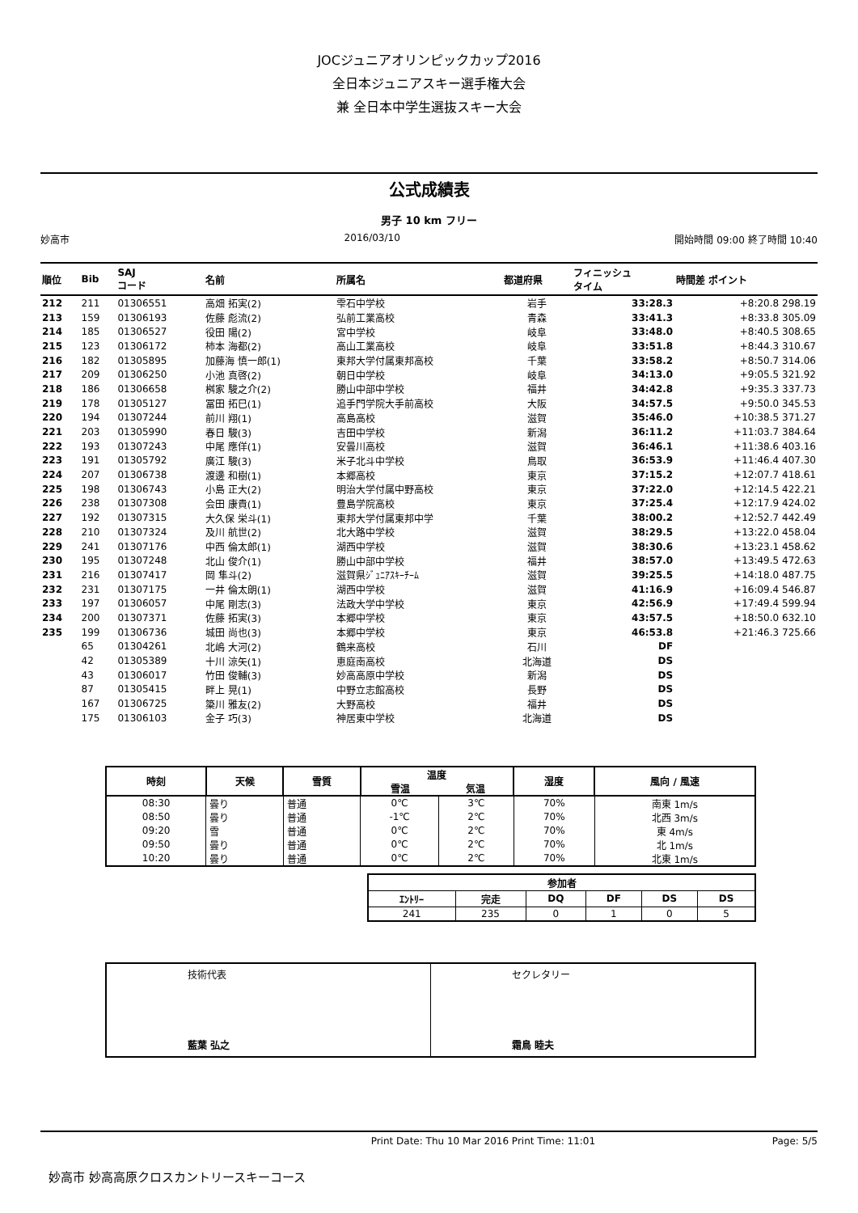JOCジュニアオリンピックカップ2016
全日本ジュニアスキー選手権大会
兼 全日本中学生選抜スキー大会
公式成績表
男子 10 km フリー
妙高市 2016/03/10 開始時間 09:00 終了時間 10:40
| 順位 | Bib | SAJ コード | 名前 | 所属名 | 都道府県 | フィニッシュ タイム | 時間差 ポイント |
| --- | --- | --- | --- | --- | --- | --- | --- |
| 212 | 211 | 01306551 | 高畑 拓実(2) | 雫石中学校 | 岩手 | 33:28.3 | +8:20.8 298.19 |
| 213 | 159 | 01306193 | 佐藤 彪流(2) | 弘前工業高校 | 青森 | 33:41.3 | +8:33.8 305.09 |
| 214 | 185 | 01306527 | 役田 陽(2) | 宮中学校 | 岐阜 | 33:48.0 | +8:40.5 308.65 |
| 215 | 123 | 01306172 | 柿本 海都(2) | 高山工業高校 | 岐阜 | 33:51.8 | +8:44.3 310.67 |
| 216 | 182 | 01305895 | 加藤海 慎一郎(1) | 東邦大学付属東邦高校 | 千葉 | 33:58.2 | +8:50.7 314.06 |
| 217 | 209 | 01306250 | 小池 真啓(2) | 朝日中学校 | 岐阜 | 34:13.0 | +9:05.5 321.92 |
| 218 | 186 | 01306658 | 桝家 駿之介(2) | 勝山中部中学校 | 福井 | 34:42.8 | +9:35.3 337.73 |
| 219 | 178 | 01305127 | 冨田 拓巳(1) | 追手門学院大手前高校 | 大阪 | 34:57.5 | +9:50.0 345.53 |
| 220 | 194 | 01307244 | 前川 翔(1) | 高島高校 | 滋賀 | 35:46.0 | +10:38.5 371.27 |
| 221 | 203 | 01305990 | 春日 駿(3) | 吉田中学校 | 新潟 | 36:11.2 | +11:03.7 384.64 |
| 222 | 193 | 01307243 | 中尾 應佯(1) | 安曇川高校 | 滋賀 | 36:46.1 | +11:38.6 403.16 |
| 223 | 191 | 01305792 | 廣江 駿(3) | 米子北斗中学校 | 鳥取 | 36:53.9 | +11:46.4 407.30 |
| 224 | 207 | 01306738 | 渡邊 和樹(1) | 本郷高校 | 東京 | 37:15.2 | +12:07.7 418.61 |
| 225 | 198 | 01306743 | 小島 正大(2) | 明治大学付属中野高校 | 東京 | 37:22.0 | +12:14.5 422.21 |
| 226 | 238 | 01307308 | 会田 康貴(1) | 豊島学院高校 | 東京 | 37:25.4 | +12:17.9 424.02 |
| 227 | 192 | 01307315 | 大久保 栄斗(1) | 東邦大学付属東邦中学 | 千葉 | 38:00.2 | +12:52.7 442.49 |
| 228 | 210 | 01307324 | 及川 航世(2) | 北大路中学校 | 滋賀 | 38:29.5 | +13:22.0 458.04 |
| 229 | 241 | 01307176 | 中西 倫太郎(1) | 湖西中学校 | 滋賀 | 38:30.6 | +13:23.1 458.62 |
| 230 | 195 | 01307248 | 北山 俊介(1) | 勝山中部中学校 | 福井 | 38:57.0 | +13:49.5 472.63 |
| 231 | 216 | 01307417 | 岡 隼斗(2) | 滋賀県ｼﾞｭﾆｱｽｷｰﾁｰﾑ | 滋賀 | 39:25.5 | +14:18.0 487.75 |
| 232 | 231 | 01307175 | 一井 倫太朗(1) | 湖西中学校 | 滋賀 | 41:16.9 | +16:09.4 546.87 |
| 233 | 197 | 01306057 | 中尾 剛志(3) | 法政大学中学校 | 東京 | 42:56.9 | +17:49.4 599.94 |
| 234 | 200 | 01307371 | 佐藤 拓実(3) | 本郷中学校 | 東京 | 43:57.5 | +18:50.0 632.10 |
| 235 | 199 | 01306736 | 城田 尚也(3) | 本郷中学校 | 東京 | 46:53.8 | +21:46.3 725.66 |
| | 65 | 01304261 | 北嶋 大河(2) | 鶴来高校 | 石川 | DF | |
| | 42 | 01305389 | 十川 涼矢(1) | 恵庭南高校 | 北海道 | DS | |
| | 43 | 01306017 | 竹田 俊輔(3) | 妙高高原中学校 | 新潟 | DS | |
| | 87 | 01305415 | 畔上 晃(1) | 中野立志館高校 | 長野 | DS | |
| | 167 | 01306725 | 簗川 雅友(2) | 大野高校 | 福井 | DS | |
| | 175 | 01306103 | 金子 巧(3) | 神居東中学校 | 北海道 | DS | |
| 時刻 | 天候 | 雪質 | 温度 | | 湿度 | 風向 / 風速 |
| --- | --- | --- | --- | --- | --- | --- |
| | | | 雪温 | 気温 | | |
| 08:30 | 曇り | 普通 | 0℃ | 3℃ | 70% | 南東 1m/s |
| 08:50 | 曇り | 普通 | -1℃ | 2℃ | 70% | 北西 3m/s |
| 09:20 | 雪 | 普通 | 0℃ | 2℃ | 70% | 東 4m/s |
| 09:50 | 曇り | 普通 | 0℃ | 2℃ | 70% | 北 1m/s |
| 10:20 | 曇り | 普通 | 0℃ | 2℃ | 70% | 北東 1m/s |
| 参加者 | | | | | |
| --- | --- | --- | --- | --- | --- |
| ｴﾝﾄﾘｰ | 完走 | DQ | DF | DS | DS |
| 241 | 235 | 0 | 1 | 0 | 5 |
| 技術代表 藍葉 弘之 | セクレタリー 霜鳥 睦夫 |
Print Date: Thu 10 Mar 2016 Print Time: 11:01 Page: 5/5
妙高市 妙高高原クロスカントリースキーコース